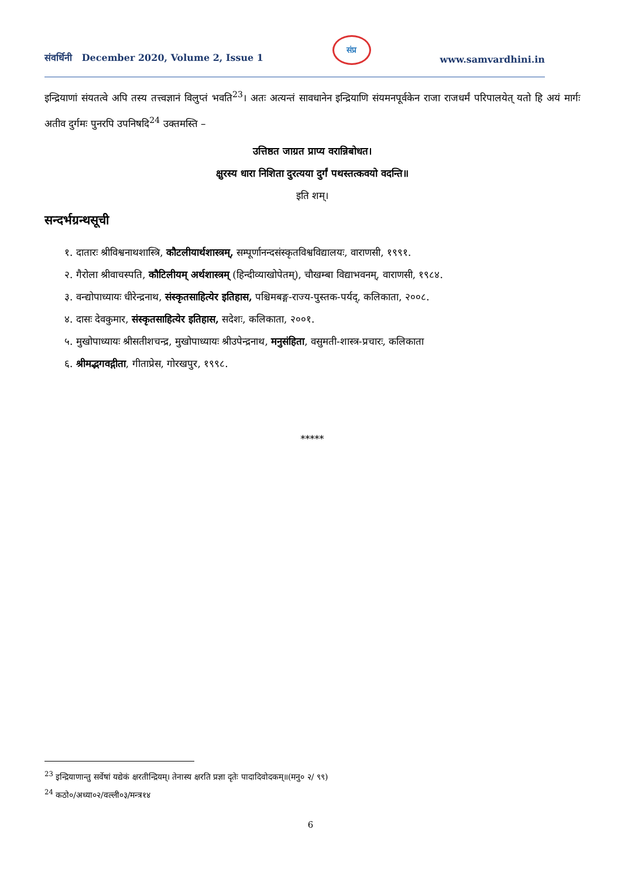संवर्धिनी December 2020, Volume 2, Issue 1
संप्र
www.samvardhini.in
इन्द्रियाणां संयतत्वे अपि तस्य तत्त्वज्ञानं विलुप्तं भवति<sup>23</sup>। अतः अत्यन्तं सावधानेन इन्द्रियाणि संयमनपूर्वकेन राजा राजधर्मं परिपालयेत् यतो हि अयं मार्गः अतीव दुर्गमः पुनरपि उपनिषदि<sup>24</sup> उक्तमस्ति –
उत्तिष्ठत जाग्रत प्राप्य वरान्निबोधत।
क्षुरस्य धारा निशिता दुरत्यया दुर्गं पथस्तत्कवयो वदन्ति॥
इति शम्।
सन्दर्भग्रन्थसूची
१. दातारः श्रीविश्वनाथशास्त्रि, कौटलीयार्थशास्त्रम्, सम्पूर्णानन्दसंस्कृतविश्वविद्यालयः, वाराणसी, १९९१.
२. गैरोला श्रीवाचस्पति, कौटिलीयम् अर्थशास्त्रम् (हिन्दीव्याखोपेतम्), चौखम्बा विद्याभवनम्, वाराणसी, १९८४.
३. वन्द्योपाध्यायः धीरेन्द्रनाथ, संस्कृतसाहित्येर इतिहास, पश्चिमबङ्ग-राज्य-पुस्तक-पर्यद्, कलिकाता, २००८.
४. दासः देवकुमार, संस्कृतसाहित्येर इतिहास, सदेशः, कलिकाता, २००१.
५. मुखोपाध्यायः श्रीसतीशचन्द्र, मुखोपाध्यायः श्रीउपेन्द्रनाथ, मनुसंहिता, वसुमती-शास्त्र-प्रचारः, कलिकाता
६. श्रीमद्भगवद्गीता, गीताप्रेस, गोरखपुर, १९९८.
*****
<sup>23</sup> इन्द्रियाणान्तु सर्वेषां यद्येकं क्षरतीन्द्रियम्। तेनास्य क्षरति प्रज्ञा दृतेः पादादिवोदकम्॥(मनु० २/ ९९)
<sup>24</sup> कठो०/अध्या०२/वल्ली०३/मन्त्र१४
6